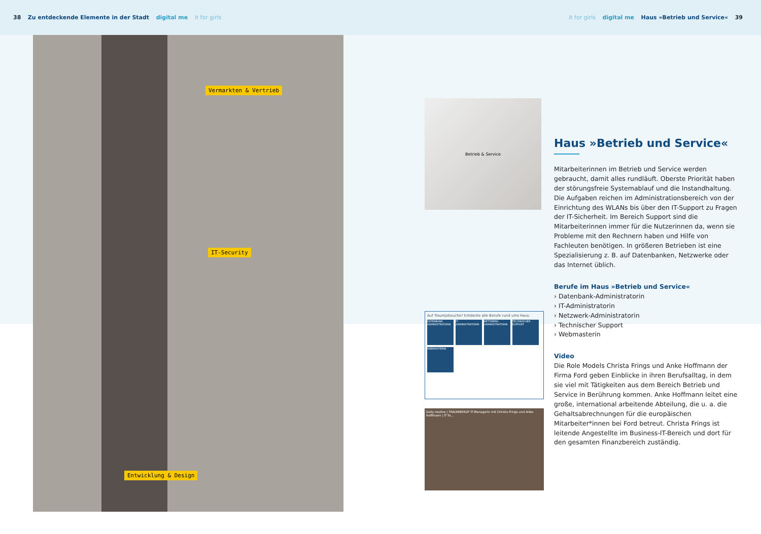38 Zu entdeckende Elemente in der Stadt digital me it for girls
it for girls digital me Haus »Betrieb und Service« 39
Vermarkten & Vertrieb
IT-Security
Entwicklung & Design
Betrieb & Service
Auf Traumjobsuche? Entdecke alle Berufe rund ums Haus.
DATENBANK-ADMINISTRATORIN
IT-ADMINISTRATORIN
NETZWERK-ADMINISTRATORIN
TECHNISCHER SUPPORT
WEBMASTERIN
Daily routine | TRAUMBERUF IT-Managerin mit Christa Frings und Anke Hoffmann | IT fo...
Haus »Betrieb und Service«
Mitarbeiterinnen im Betrieb und Service werden gebraucht, damit alles rundläuft. Oberste Priorität haben der störungsfreie Systemablauf und die Instandhaltung. Die Aufgaben reichen im Administrationsbereich von der Einrichtung des WLANs bis über den IT-Support zu Fragen der IT-Sicherheit. Im Bereich Support sind die Mitarbeiterinnen immer für die Nutzerinnen da, wenn sie Probleme mit den Rechnern haben und Hilfe von Fachleuten benötigen. In größeren Betrieben ist eine Spezialisierung z. B. auf Datenbanken, Netzwerke oder das Internet üblich.
Berufe im Haus »Betrieb und Service«
› Datenbank-Administratorin
› IT-Administratorin
› Netzwerk-Administratorin
› Technischer Support
› Webmasterin
Video
Die Role Models Christa Frings und Anke Hoffmann der Firma Ford geben Einblicke in ihren Berufsalltag, in dem sie viel mit Tätigkeiten aus dem Bereich Betrieb und Service in Berührung kommen. Anke Hoffmann leitet eine große, international arbeitende Abteilung, die u. a. die Gehaltsabrechnungen für die europäischen Mitarbeiter*innen bei Ford betreut. Christa Frings ist leitende Angestellte im Business-IT-Bereich und dort für den gesamten Finanzbereich zuständig.